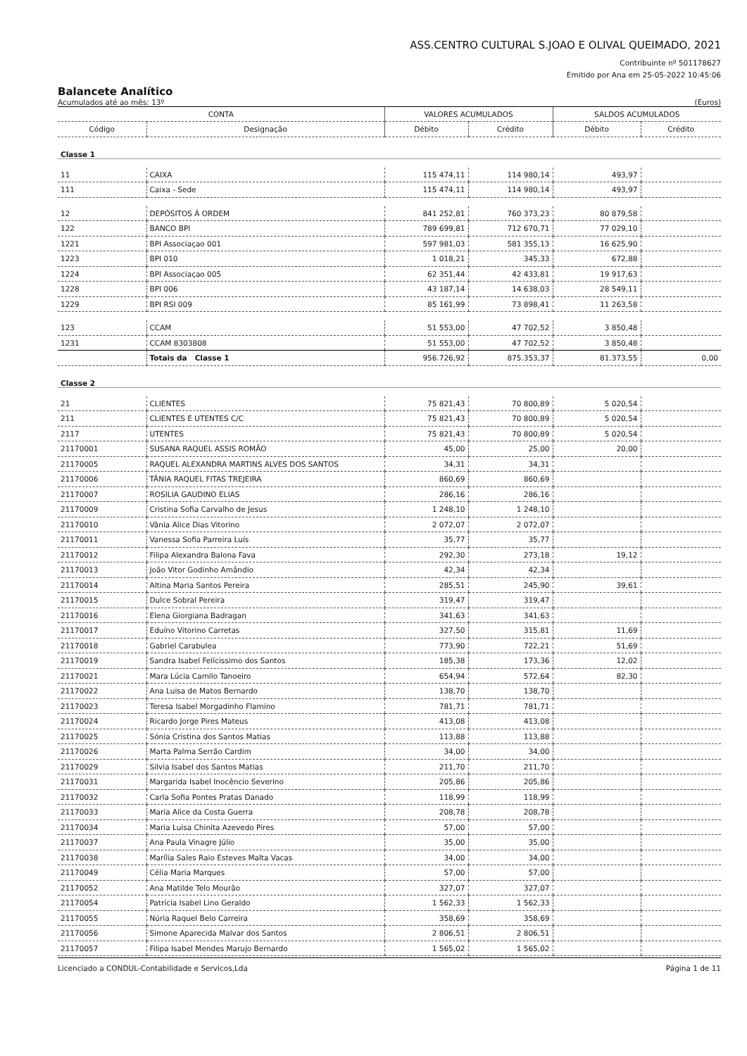ASS.CENTRO CULTURAL S.JOAO E OLIVAL QUEIMADO, 2021
Contribuinte nº 501178627
Emitido por Ana em 25-05-2022 10:45:06
Balancete Analítico
Acumulados até ao mês: 13º (Euros)
| CONTA | | VALORES ACUMULADOS | | SALDOS ACUMULADOS | |
| --- | --- | --- | --- | --- | --- |
| Código | Designação | Débito | Crédito | Débito | Crédito |
| Classe 1 | | | | | |
| 11 | CAIXA | 115 474,11 | 114 980,14 | 493,97 | |
| 111 | Caixa - Sede | 115 474,11 | 114 980,14 | 493,97 | |
| 12 | DEPÓSITOS Á ORDEM | 841 252,81 | 760 373,23 | 80 879,58 | |
| 122 | BANCO BPI | 789 699,81 | 712 670,71 | 77 029,10 | |
| 1221 | BPI Associaçao 001 | 597 981,03 | 581 355,13 | 16 625,90 | |
| 1223 | BPI 010 | 1 018,21 | 345,33 | 672,88 | |
| 1224 | BPI Associaçao 005 | 62 351,44 | 42 433,81 | 19 917,63 | |
| 1228 | BPI 006 | 43 187,14 | 14 638,03 | 28 549,11 | |
| 1229 | BPI RSI 009 | 85 161,99 | 73 898,41 | 11 263,58 | |
| 123 | CCAM | 51 553,00 | 47 702,52 | 3 850,48 | |
| 1231 | CCAM 8303808 | 51 553,00 | 47 702,52 | 3 850,48 | |
| | Totais da Classe 1 | 956.726,92 | 875.353,37 | 81.373,55 | 0,00 |
| Classe 2 | | | | | |
| 21 | CLIENTES | 75 821,43 | 70 800,89 | 5 020,54 | |
| 211 | CLIENTES E UTENTES C/C | 75 821,43 | 70 800,89 | 5 020,54 | |
| 2117 | UTENTES | 75 821,43 | 70 800,89 | 5 020,54 | |
| 21170001 | SUSANA RAQUEL ASSIS ROMÃO | 45,00 | 25,00 | 20,00 | |
| 21170005 | RAQUEL ALEXANDRA MARTINS ALVES DOS SANTOS | 34,31 | 34,31 | | |
| 21170006 | TÂNIA RAQUEL FITAS TREJEIRA | 860,69 | 860,69 | | |
| 21170007 | ROSILIA GAUDINO ELIAS | 286,16 | 286,16 | | |
| 21170009 | Cristina Sofia Carvalho de Jesus | 1 248,10 | 1 248,10 | | |
| 21170010 | Vânia Alice Dias Vitorino | 2 072,07 | 2 072,07 | | |
| 21170011 | Vanessa Sofia Parreira Luís | 35,77 | 35,77 | | |
| 21170012 | Filipa Alexandra Balona Fava | 292,30 | 273,18 | 19,12 | |
| 21170013 | João Vitor Godinho Amândio | 42,34 | 42,34 | | |
| 21170014 | Altina Maria Santos Pereira | 285,51 | 245,90 | 39,61 | |
| 21170015 | Dulce Sobral Pereira | 319,47 | 319,47 | | |
| 21170016 | Elena Giorgiana Badragan | 341,63 | 341,63 | | |
| 21170017 | Eduíno Vitorino Carretas | 327,50 | 315,81 | 11,69 | |
| 21170018 | Gabriel Carabulea | 773,90 | 722,21 | 51,69 | |
| 21170019 | Sandra Isabel Felícissimo dos Santos | 185,38 | 173,36 | 12,02 | |
| 21170021 | Mara Lúcia Camilo Tanoeiro | 654,94 | 572,64 | 82,30 | |
| 21170022 | Ana Luisa de Matos Bernardo | 138,70 | 138,70 | | |
| 21170023 | Teresa Isabel Morgadinho Flamino | 781,71 | 781,71 | | |
| 21170024 | Ricardo Jorge Pires Mateus | 413,08 | 413,08 | | |
| 21170025 | Sónia Cristina dos Santos Matias | 113,88 | 113,88 | | |
| 21170026 | Marta Palma Serrão Cardim | 34,00 | 34,00 | | |
| 21170029 | Silvia Isabel dos Santos Matias | 211,70 | 211,70 | | |
| 21170031 | Margarida Isabel Inocêncio Severino | 205,86 | 205,86 | | |
| 21170032 | Carla Sofia Pontes Pratas Danado | 118,99 | 118,99 | | |
| 21170033 | Maria Alice da Costa Guerra | 208,78 | 208,78 | | |
| 21170034 | Maria Luisa Chinita Azevedo Pires | 57,00 | 57,00 | | |
| 21170037 | Ana Paula Vinagre Júlio | 35,00 | 35,00 | | |
| 21170038 | Marília Sales Raio Esteves Malta Vacas | 34,00 | 34,00 | | |
| 21170049 | Célia Maria Marques | 57,00 | 57,00 | | |
| 21170052 | Ana Matilde Telo Mourão | 327,07 | 327,07 | | |
| 21170054 | Patrícia Isabel Lino Geraldo | 1 562,33 | 1 562,33 | | |
| 21170055 | Núria Raquel Belo Carreira | 358,69 | 358,69 | | |
| 21170056 | Simone Aparecida Malvar dos Santos | 2 806,51 | 2 806,51 | | |
| 21170057 | Filipa Isabel Mendes Marujo Bernardo | 1 565,02 | 1 565,02 | | |
Licenciado a CONDUL-Contabilidade e Servicos,Lda Página 1 de 11